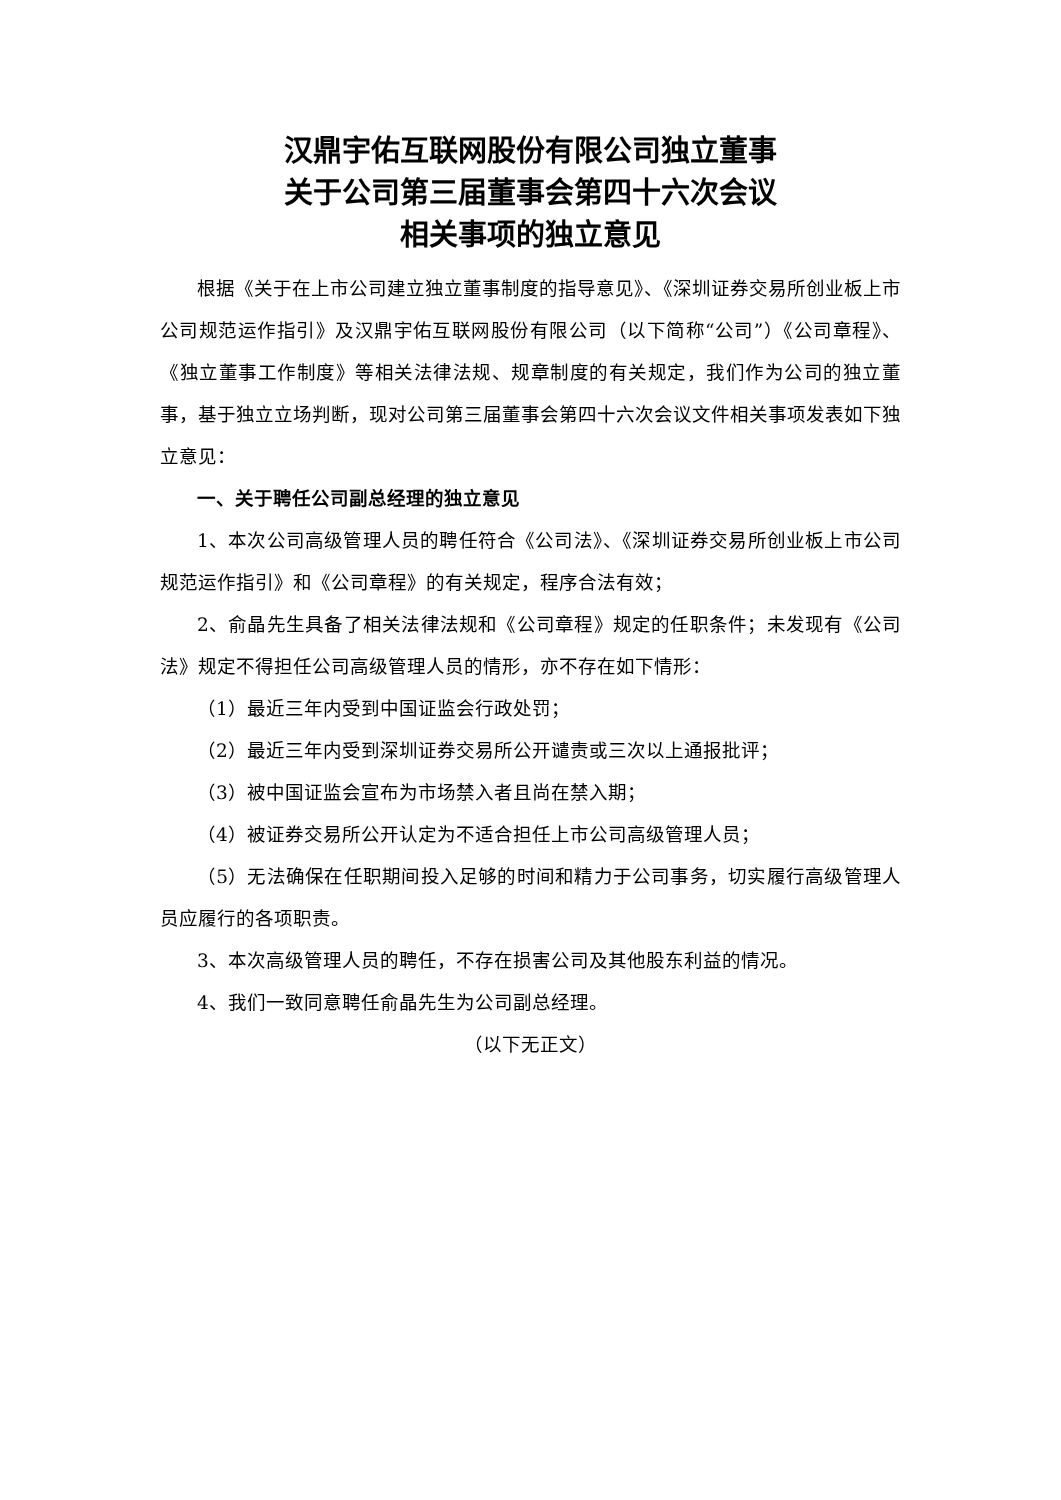汉鼎宇佑互联网股份有限公司独立董事
关于公司第三届董事会第四十六次会议
相关事项的独立意见
根据《关于在上市公司建立独立董事制度的指导意见》、《深圳证券交易所创业板上市公司规范运作指引》及汉鼎宇佑互联网股份有限公司（以下简称“公司”）《公司章程》、《独立董事工作制度》等相关法律法规、规章制度的有关规定，我们作为公司的独立董事，基于独立立场判断，现对公司第三届董事会第四十六次会议文件相关事项发表如下独立意见：
一、关于聘任公司副总经理的独立意见
1、本次公司高级管理人员的聘任符合《公司法》、《深圳证券交易所创业板上市公司规范运作指引》和《公司章程》的有关规定，程序合法有效；
2、俞晶先生具备了相关法律法规和《公司章程》规定的任职条件；未发现有《公司法》规定不得担任公司高级管理人员的情形，亦不存在如下情形：
（1）最近三年内受到中国证监会行政处罚；
（2）最近三年内受到深圳证券交易所公开谴责或三次以上通报批评；
（3）被中国证监会宣布为市场禁入者且尚在禁入期；
（4）被证券交易所公开认定为不适合担任上市公司高级管理人员；
（5）无法确保在任职期间投入足够的时间和精力于公司事务，切实履行高级管理人员应履行的各项职责。
3、本次高级管理人员的聘任，不存在损害公司及其他股东利益的情况。
4、我们一致同意聘任俞晶先生为公司副总经理。
（以下无正文）